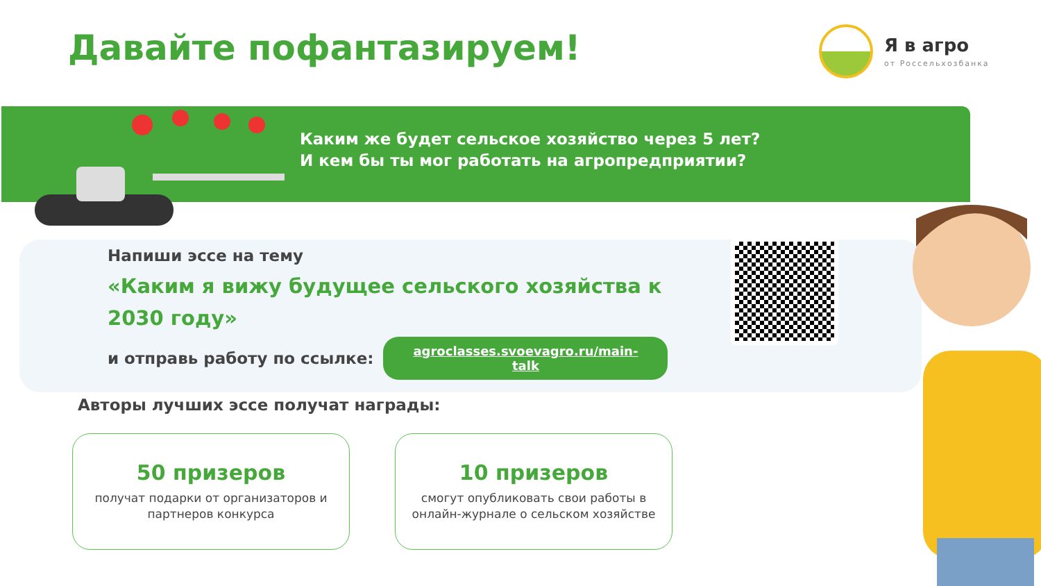Давайте пофантазируем! Я в агро
от Россельхозбанка
Каким же будет сельское хозяйство через 5 лет?
И кем бы ты мог работать на агропредприятии?
Напиши эссе на тему
«Каким я вижу будущее сельского хозяйства к 2030 году»
и отправь работу по ссылке: agroclasses.svoevagro.ru/main-talk
Авторы лучших эссе получат награды:
50 призеров
получат подарки от организаторов и
партнеров конкурса
10 призеров
смогут опубликовать свои работы в
онлайн-журнале о сельском хозяйстве